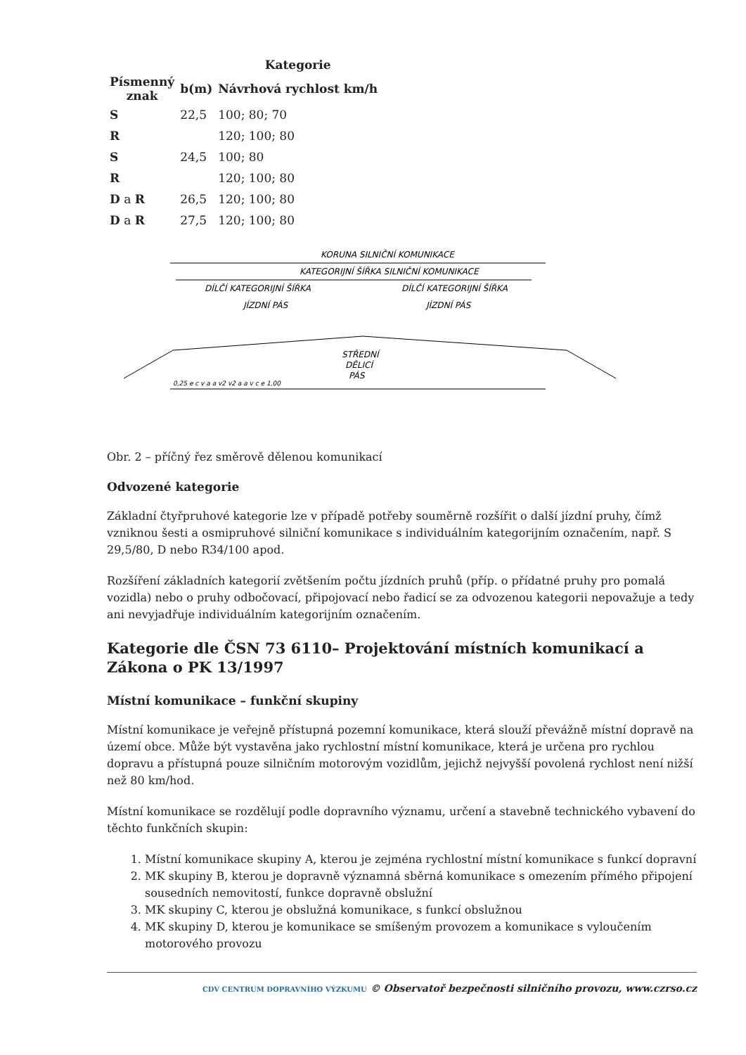| | | Kategorie |
| --- | --- | --- |
| Písmenný znak | b(m) | Návrhová rychlost km/h |
| S | 22,5 | 100; 80; 70 |
| R | | 120; 100; 80 |
| S | 24,5 | 100; 80 |
| R | | 120; 100; 80 |
| D a R | 26,5 | 120; 100; 80 |
| D a R | 27,5 | 120; 100; 80 |
KORUNA SILNIČNÍ KOMUNIKACE
KATEGORIJNÍ ŠÍŘKA SILNIČNÍ KOMUNIKACE
DÍLČÍ KATEGORIJNÍ ŠÍŘKA
DÍLČÍ KATEGORIJNÍ ŠÍŘKA
JÍZDNÍ PÁS
JÍZDNÍ PÁS
STŘEDNÍ
DĚLICÍ
PÁS
0,25 e c v a a v2 v2 a a v c e 1,00
Obr. 2 – příčný řez směrově dělenou komunikací
Odvozené kategorie
Základní čtyřpruhové kategorie lze v případě potřeby souměrně rozšířit o další jízdní pruhy, čímž vzniknou šesti a osmipruhové silniční komunikace s individuálním kategorijním označením, např. S 29,5/80, D nebo R34/100 apod.
Rozšíření základních kategorií zvětšením počtu jízdních pruhů (příp. o přídatné pruhy pro pomalá vozidla) nebo o pruhy odbočovací, připojovací nebo řadicí se za odvozenou kategorii nepovažuje a tedy ani nevyjadřuje individuálním kategorijním označením.
Kategorie dle ČSN 73 6110– Projektování místních komunikací a Zákona o PK 13/1997
Místní komunikace – funkční skupiny
Místní komunikace je veřejně přístupná pozemní komunikace, která slouží převážně místní dopravě na území obce. Může být vystavěna jako rychlostní místní komunikace, která je určena pro rychlou dopravu a přístupná pouze silničním motorovým vozidlům, jejichž nejvyšší povolená rychlost není nižší než 80 km/hod.
Místní komunikace se rozdělují podle dopravního významu, určení a stavebně technického vybavení do těchto funkčních skupin:
1. Místní komunikace skupiny A, kterou je zejména rychlostní místní komunikace s funkcí dopravní
2. MK skupiny B, kterou je dopravně významná sběrná komunikace s omezením přímého připojení sousedních nemovitostí, funkce dopravně obslužní
3. MK skupiny C, kterou je obslužná komunikace, s funkcí obslužnou
4. MK skupiny D, kterou je komunikace se smíšeným provozem a komunikace s vyloučením motorového provozu
CDV CENTRUM DOPRAVNÍHO VÝZKUMU © Observatoř bezpečnosti silničního provozu, www.czrso.cz